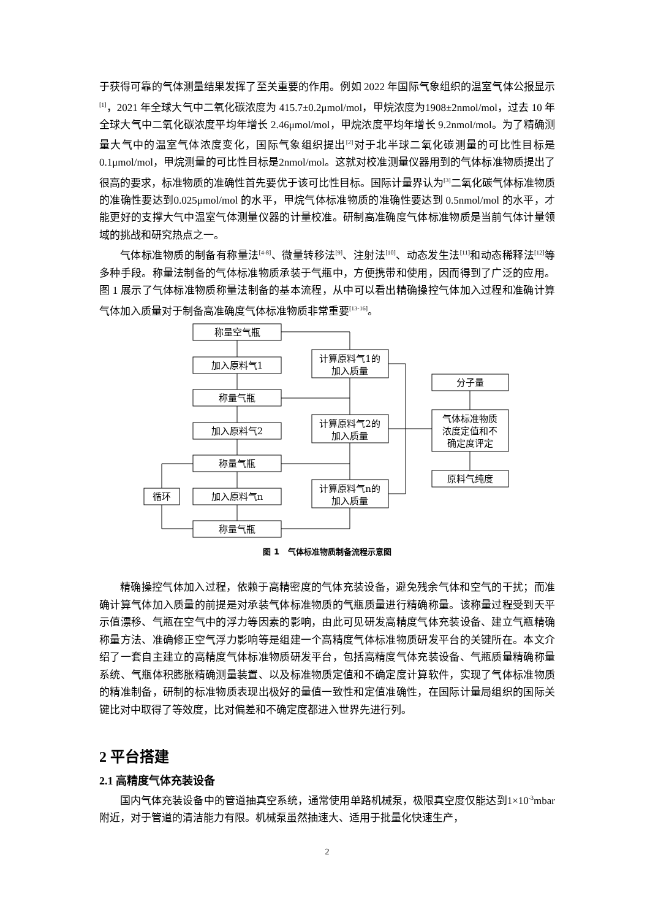于获得可靠的气体测量结果发挥了至关重要的作用。例如 2022 年国际气象组织的温室气体公报显示<sup>[1]</sup>，2021 年全球大气中二氧化碳浓度为 415.7±0.2μmol/mol，甲烷浓度为1908±2nmol/mol，过去 10 年全球大气中二氧化碳浓度平均年增长 2.46μmol/mol，甲烷浓度平均年增长 9.2nmol/mol。为了精确测量大气中的温室气体浓度变化，国际气象组织提出<sup>[2]</sup>对于北半球二氧化碳测量的可比性目标是 0.1μmol/mol，甲烷测量的可比性目标是2nmol/mol。这就对校准测量仪器用到的气体标准物质提出了很高的要求，标准物质的准确性首先要优于该可比性目标。国际计量界认为<sup>[3]</sup>二氧化碳气体标准物质的准确性要达到0.025μmol/mol 的水平，甲烷气体标准物质的准确性要达到 0.5nmol/mol 的水平，才能更好的支撑大气中温室气体测量仪器的计量校准。研制高准确度气体标准物质是当前气体计量领域的挑战和研究热点之一。
气体标准物质的制备有称量法<sup>[4-8]</sup>、微量转移法<sup>[9]</sup>、注射法<sup>[10]</sup>、动态发生法<sup>[11]</sup>和动态稀释法<sup>[12]</sup>等多种手段。称量法制备的气体标准物质承装于气瓶中，方便携带和使用，因而得到了广泛的应用。图 1 展示了气体标准物质称量法制备的基本流程，从中可以看出精确操控气体加入过程和准确计算气体加入质量对于制备高准确度气体标准物质非常重要<sup>[13-16]</sup>。
称量空气瓶
加入原料气1
称量气瓶
加入原料气2
称量气瓶
加入原料气n
称量气瓶
循环
计算原料气1的
加入质量
计算原料气2的
加入质量
计算原料气n的
加入质量
分子量
气体标准物质
浓度定值和不
确定度评定
原料气纯度
图 1 气体标准物质制备流程示意图
精确操控气体加入过程，依赖于高精密度的气体充装设备，避免残余气体和空气的干扰；而准确计算气体加入质量的前提是对承装气体标准物质的气瓶质量进行精确称量。该称量过程受到天平示值漂移、气瓶在空气中的浮力等因素的影响，由此可见研发高精度气体充装设备、建立气瓶精确称量方法、准确修正空气浮力影响等是组建一个高精度气体标准物质研发平台的关键所在。本文介绍了一套自主建立的高精度气体标准物质研发平台，包括高精度气体充装设备、气瓶质量精确称量系统、气瓶体积膨胀精确测量装置、以及标准物质定值和不确定度计算软件，实现了气体标准物质的精准制备，研制的标准物质表现出极好的量值一致性和定值准确性，在国际计量局组织的国际关键比对中取得了等效度，比对偏差和不确定度都进入世界先进行列。
2 平台搭建
2.1 高精度气体充装设备
国内气体充装设备中的管道抽真空系统，通常使用单路机械泵，极限真空度仅能达到1×10<sup>-3</sup>mbar 附近，对于管道的清洁能力有限。机械泵虽然抽速大、适用于批量化快速生产，
2